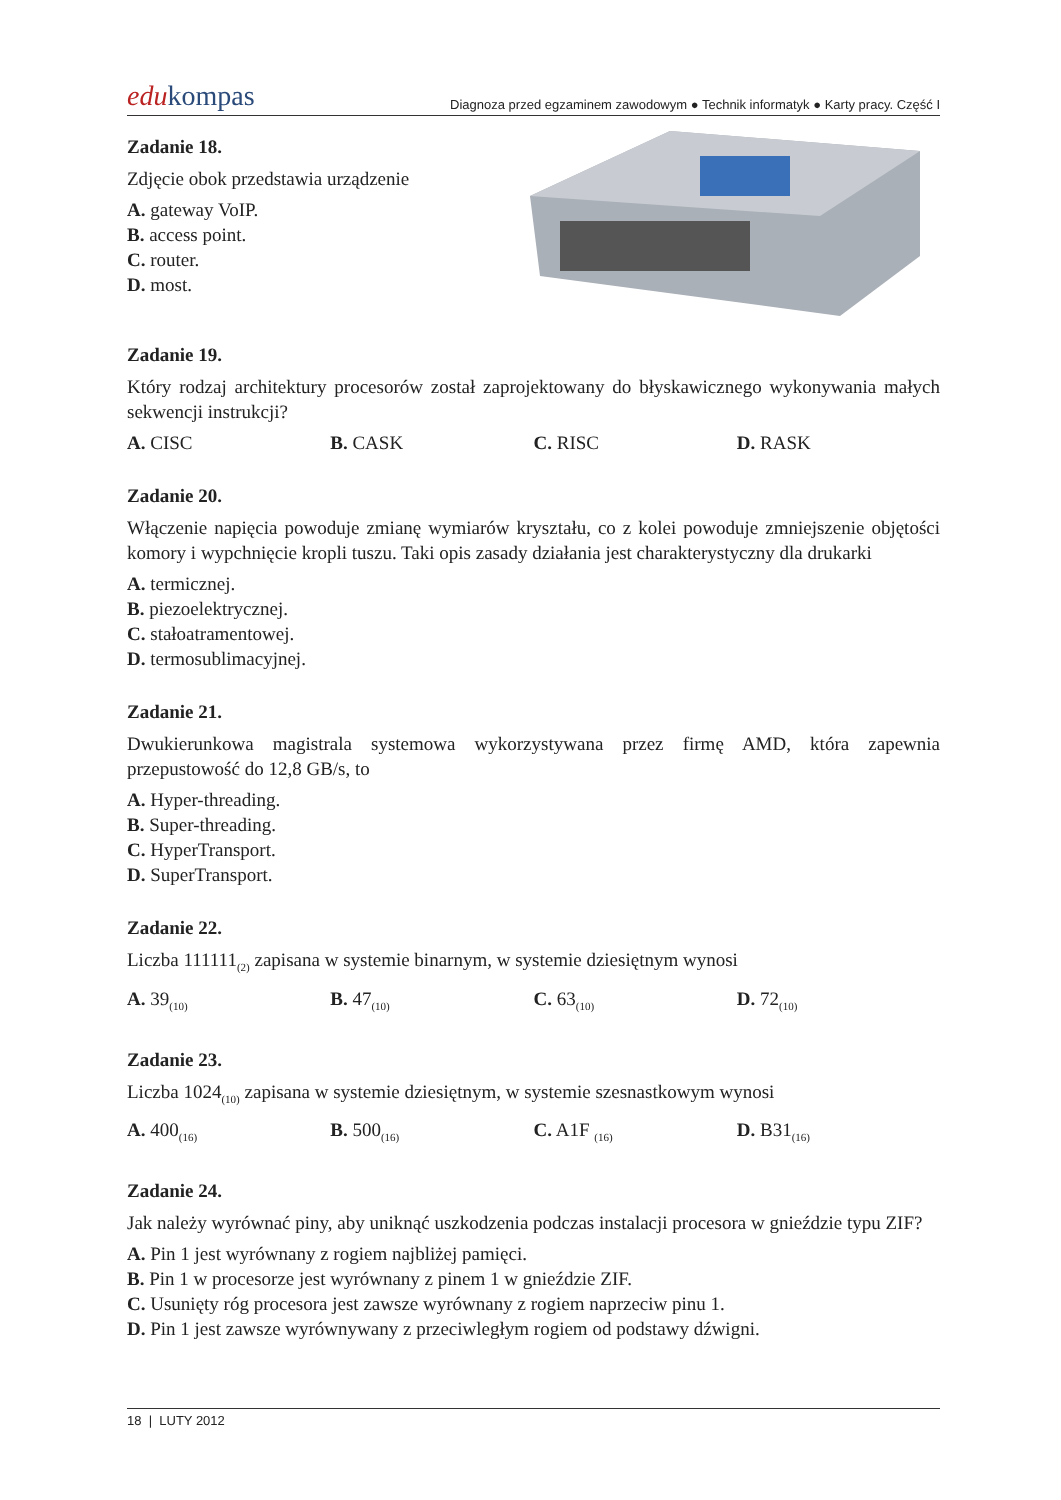edukompas
Diagnoza przed egzaminem zawodowym ● Technik informatyk ● Karty pracy. Część I
Zadanie 18.
Zdjęcie obok przedstawia urządzenie
A. gateway VoIP.
B. access point.
C. router.
D. most.
Zadanie 19.
Który rodzaj architektury procesorów został zaprojektowany do błyskawicznego wykonywania małych sekwencji instrukcji?
A. CISC B. CASK C. RISC D. RASK
Zadanie 20.
Włączenie napięcia powoduje zmianę wymiarów kryształu, co z kolei powoduje zmniejszenie objętości komory i wypchnięcie kropli tuszu. Taki opis zasady działania jest charakterystyczny dla drukarki
A. termicznej.
B. piezoelektrycznej.
C. stałoatramentowej.
D. termosublimacyjnej.
Zadanie 21.
Dwukierunkowa magistrala systemowa wykorzystywana przez firmę AMD, która zapewnia przepustowość do 12,8 GB/s, to
A. Hyper-threading.
B. Super-threading.
C. HyperTransport.
D. SuperTransport.
Zadanie 22.
Liczba 111111<sub>(2)</sub> zapisana w systemie binarnym, w systemie dziesiętnym wynosi
A. 39<sub>(10)</sub>
B. 47<sub>(10)</sub>
C. 63<sub>(10)</sub>
D. 72<sub>(10)</sub>
Zadanie 23.
Liczba 1024<sub>(10)</sub> zapisana w systemie dziesiętnym, w systemie szesnastkowym wynosi
A. 400<sub>(16)</sub>
B. 500<sub>(16)</sub>
C. A1F <sub>(16)</sub>
D. B31<sub>(16)</sub>
Zadanie 24.
Jak należy wyrównać piny, aby uniknąć uszkodzenia podczas instalacji procesora w gnieździe typu ZIF?
A. Pin 1 jest wyrównany z rogiem najbliżej pamięci.
B. Pin 1 w procesorze jest wyrównany z pinem 1 w gnieździe ZIF.
C. Usunięty róg procesora jest zawsze wyrównany z rogiem naprzeciw pinu 1.
D. Pin 1 jest zawsze wyrównywany z przeciwległym rogiem od podstawy dźwigni.
18 | LUTY 2012